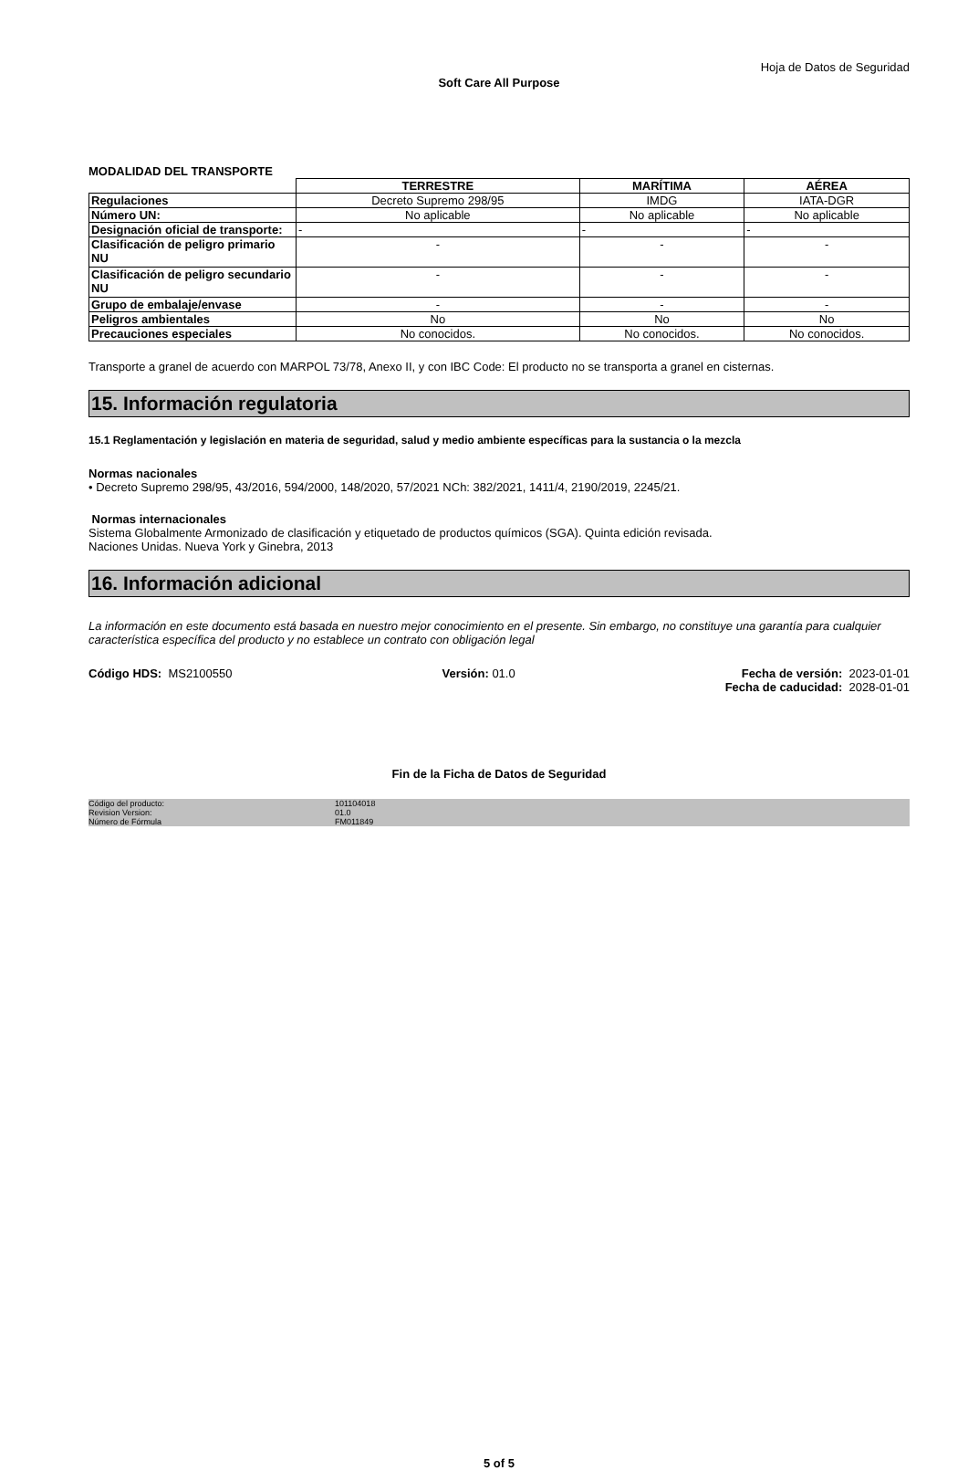Hoja de Datos de Seguridad
Soft Care All Purpose
MODALIDAD DEL TRANSPORTE
| | TERRESTRE | MARÍTIMA | AÉREA |
| --- | --- | --- | --- |
| Regulaciones | Decreto Supremo 298/95 | IMDG | IATA-DGR |
| Número UN: | No aplicable | No aplicable | No aplicable |
| Designación oficial de transporte: | - | - | - |
| Clasificación de peligro primario NU | - | - | - |
| Clasificación de peligro secundario NU | - | - | - |
| Grupo de embalaje/envase | - | - | - |
| Peligros ambientales | No | No | No |
| Precauciones especiales | No conocidos. | No conocidos. | No conocidos. |
Transporte a granel de acuerdo con MARPOL 73/78, Anexo II, y con IBC Code: El producto no se transporta a granel en cisternas.
15. Información regulatoria
15.1 Reglamentación y legislación en materia de seguridad, salud y medio ambiente específicas para la sustancia o la mezcla
Normas nacionales
• Decreto Supremo 298/95, 43/2016, 594/2000, 148/2020, 57/2021 NCh: 382/2021, 1411/4, 2190/2019, 2245/21.
Normas internacionales
Sistema Globalmente Armonizado de clasificación y etiquetado de productos químicos (SGA). Quinta edición revisada.
Naciones Unidas. Nueva York y Ginebra, 2013
16. Información adicional
La información en este documento está basada en nuestro mejor conocimiento en el presente. Sin embargo, no constituye una garantía para cualquier característica específica del producto y no establece un contrato con obligación legal
Código HDS: MS2100550 Versión: 01.0 Fecha de versión: 2023-01-01
Fecha de caducidad: 2028-01-01
Fin de la Ficha de Datos de Seguridad
Código del producto:
Revision Version:
Número de Fórmula
101104018
01.0
FM011849
5 of 5